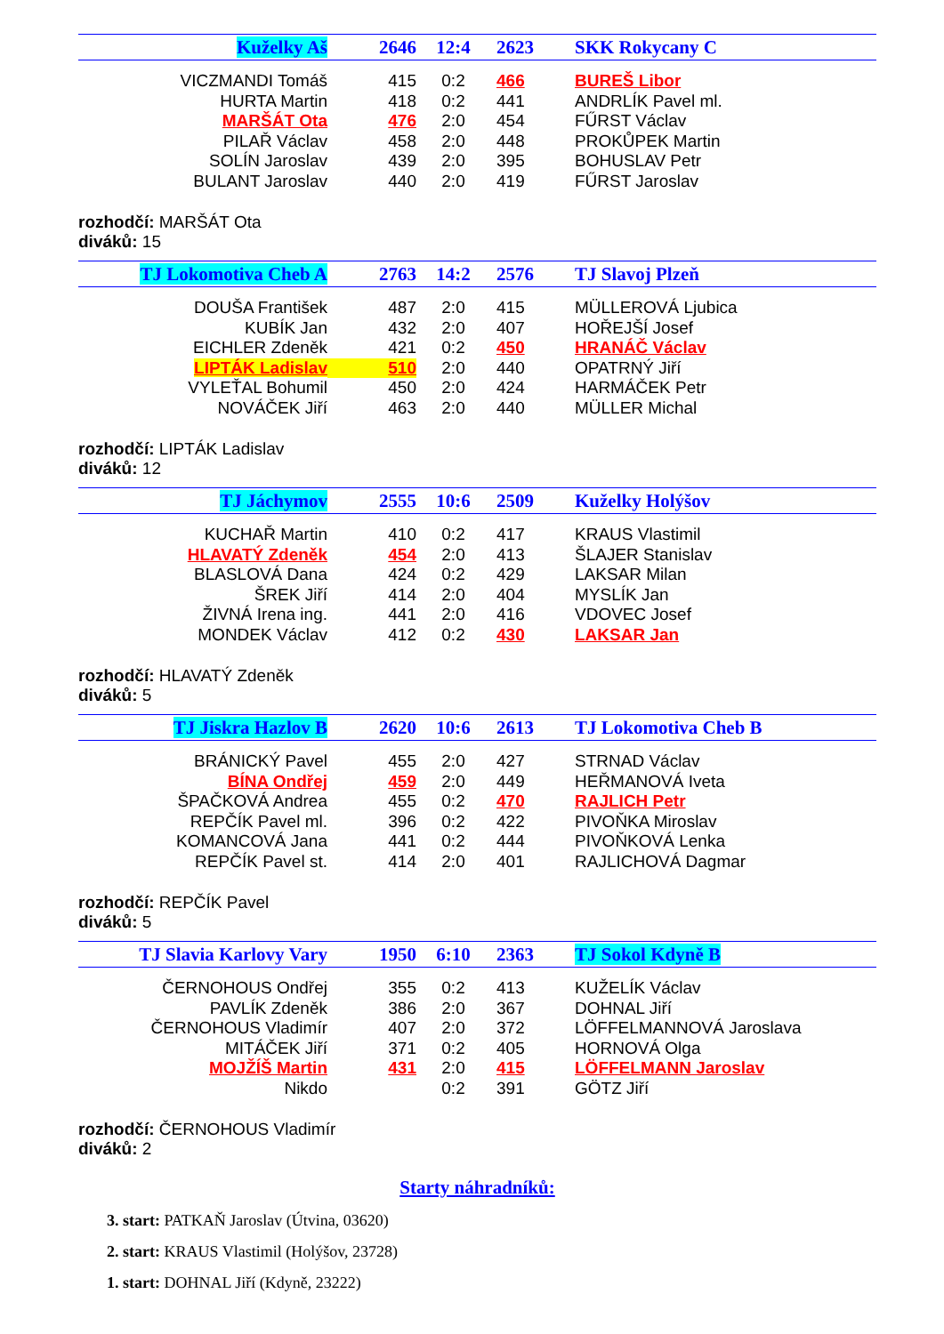| Kuželky Aš | 2646 | 12:4 | 2623 | SKK Rokycany C |
| VICZMANDI Tomáš | 415 | 0:2 | 466 | BUREŠ Libor |
| HURTA Martin | 418 | 0:2 | 441 | ANDRLÍK Pavel ml. |
| MARŠÁT Ota | 476 | 2:0 | 454 | FŰRST Václav |
| PILAŘ Václav | 458 | 2:0 | 448 | PROKŮPEK Martin |
| SOLÍN Jaroslav | 439 | 2:0 | 395 | BOHUSLAV Petr |
| BULANT Jaroslav | 440 | 2:0 | 419 | FŰRST Jaroslav |
rozhodčí: MARŠÁT Ota
diváků: 15
| TJ Lokomotiva Cheb A | 2763 | 14:2 | 2576 | TJ Slavoj Plzeň |
| DOUŠA František | 487 | 2:0 | 415 | MÜLLEROVÁ Ljubica |
| KUBÍK Jan | 432 | 2:0 | 407 | HOŘEJŠÍ Josef |
| EICHLER Zdeněk | 421 | 0:2 | 450 | HRANÁČ Václav |
| LIPTÁK Ladislav | 510 | 2:0 | 440 | OPATRNÝ Jiří |
| VYLEŤAL Bohumil | 450 | 2:0 | 424 | HARMÁČEK Petr |
| NOVÁČEK Jiří | 463 | 2:0 | 440 | MÜLLER Michal |
rozhodčí: LIPTÁK Ladislav
diváků: 12
| TJ Jáchymov | 2555 | 10:6 | 2509 | Kuželky Holýšov |
| KUCHAŘ Martin | 410 | 0:2 | 417 | KRAUS Vlastimil |
| HLAVATÝ Zdeněk | 454 | 2:0 | 413 | ŠLAJER Stanislav |
| BLASLOVÁ Dana | 424 | 0:2 | 429 | LAKSAR Milan |
| ŠREK Jiří | 414 | 2:0 | 404 | MYSLÍK Jan |
| ŽIVNÁ Irena ing. | 441 | 2:0 | 416 | VDOVEC Josef |
| MONDEK Václav | 412 | 0:2 | 430 | LAKSAR Jan |
rozhodčí: HLAVATÝ Zdeněk
diváků: 5
| TJ Jiskra Hazlov B | 2620 | 10:6 | 2613 | TJ Lokomotiva Cheb B |
| BRÁNICKÝ Pavel | 455 | 2:0 | 427 | STRNAD Václav |
| BÍNA Ondřej | 459 | 2:0 | 449 | HEŘMANOVÁ Iveta |
| ŠPAČKOVÁ Andrea | 455 | 0:2 | 470 | RAJLICH Petr |
| REPČÍK Pavel ml. | 396 | 0:2 | 422 | PIVOŇKA Miroslav |
| KOMANCOVÁ Jana | 441 | 0:2 | 444 | PIVOŇKOVÁ Lenka |
| REPČÍK Pavel st. | 414 | 2:0 | 401 | RAJLICHOVÁ Dagmar |
rozhodčí: REPČÍK Pavel
diváků: 5
| TJ Slavia Karlovy Vary | 1950 | 6:10 | 2363 | TJ Sokol Kdyně B |
| ČERNOHOUS Ondřej | 355 | 0:2 | 413 | KUŽELÍK Václav |
| PAVLÍK Zdeněk | 386 | 2:0 | 367 | DOHNAL Jiří |
| ČERNOHOUS Vladimír | 407 | 2:0 | 372 | LÖFFELMANNOVÁ Jaroslava |
| MITÁČEK Jiří | 371 | 0:2 | 405 | HORNOVÁ Olga |
| MOJŽÍŠ Martin | 431 | 2:0 | 415 | LÖFFELMANN Jaroslav |
| Nikdo | | 0:2 | 391 | GÖTZ Jiří |
rozhodčí: ČERNOHOUS Vladimír
diváků: 2
Starty náhradníků:
3. start: PATKAŇ Jaroslav (Útvina, 03620)
2. start: KRAUS Vlastimil (Holýšov, 23728)
1. start: DOHNAL Jiří (Kdyně, 23222)